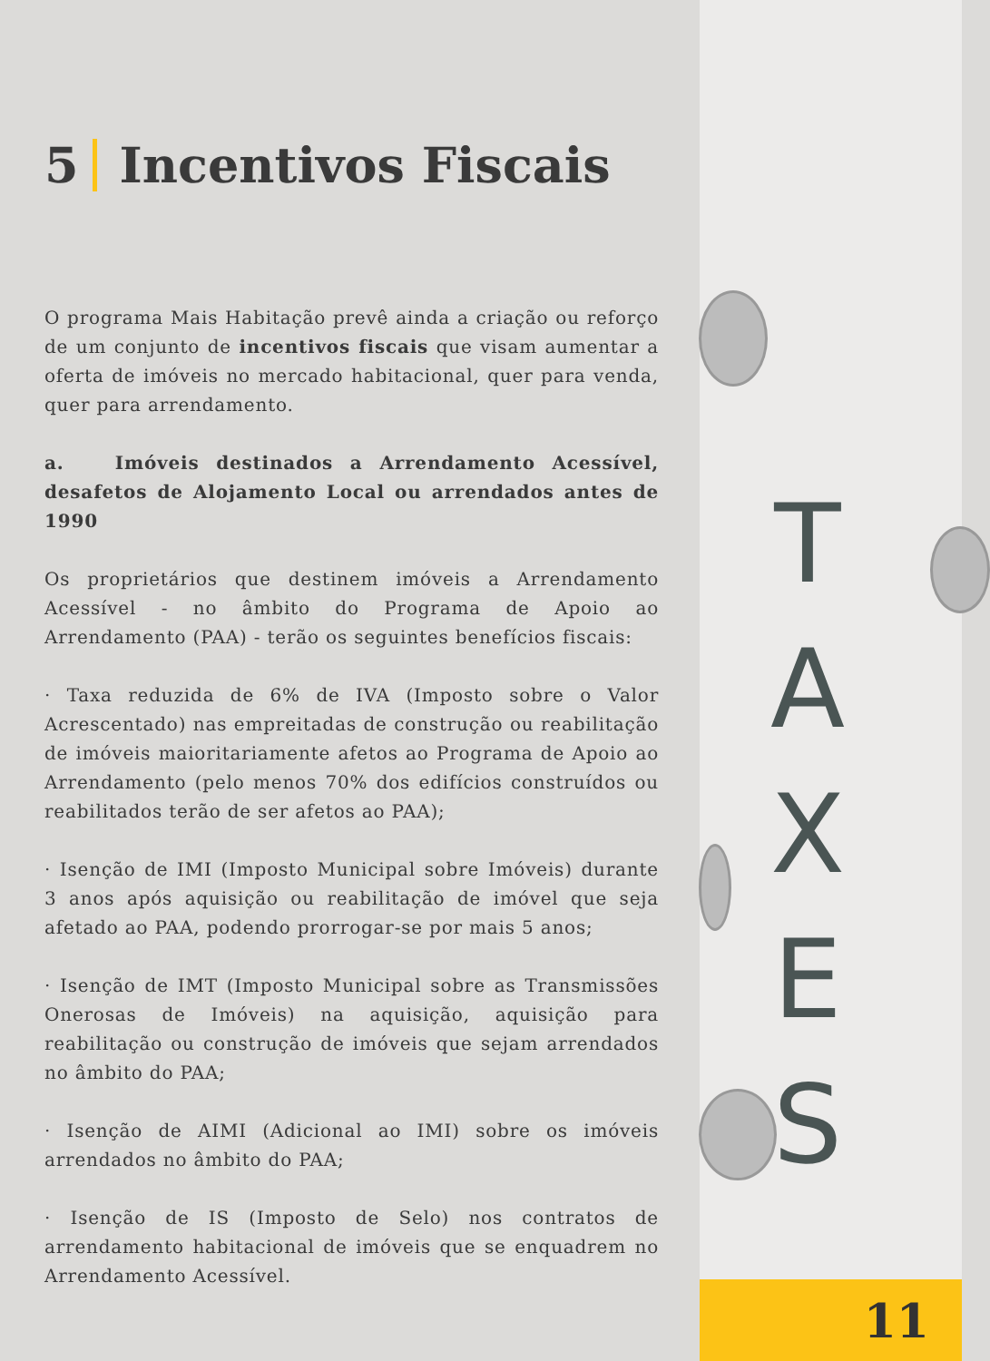T
A
X
E
S
11
5 Incentivos Fiscais
O programa Mais Habitação prevê ainda a criação ou reforço de um conjunto de incentivos fiscais que visam aumentar a oferta de imóveis no mercado habitacional, quer para venda, quer para arrendamento.
a. Imóveis destinados a Arrendamento Acessível, desafetos de Alojamento Local ou arrendados antes de 1990
Os proprietários que destinem imóveis a Arrendamento Acessível - no âmbito do Programa de Apoio ao Arrendamento (PAA) - terão os seguintes benefícios fiscais:
· Taxa reduzida de 6% de IVA (Imposto sobre o Valor Acrescentado) nas empreitadas de construção ou reabilitação de imóveis maioritariamente afetos ao Programa de Apoio ao Arrendamento (pelo menos 70% dos edifícios construídos ou reabilitados terão de ser afetos ao PAA);
· Isenção de IMI (Imposto Municipal sobre Imóveis) durante 3 anos após aquisição ou reabilitação de imóvel que seja afetado ao PAA, podendo prorrogar-se por mais 5 anos;
· Isenção de IMT (Imposto Municipal sobre as Transmissões Onerosas de Imóveis) na aquisição, aquisição para reabilitação ou construção de imóveis que sejam arrendados no âmbito do PAA;
· Isenção de AIMI (Adicional ao IMI) sobre os imóveis arrendados no âmbito do PAA;
· Isenção de IS (Imposto de Selo) nos contratos de arrendamento habitacional de imóveis que se enquadrem no Arrendamento Acessível.